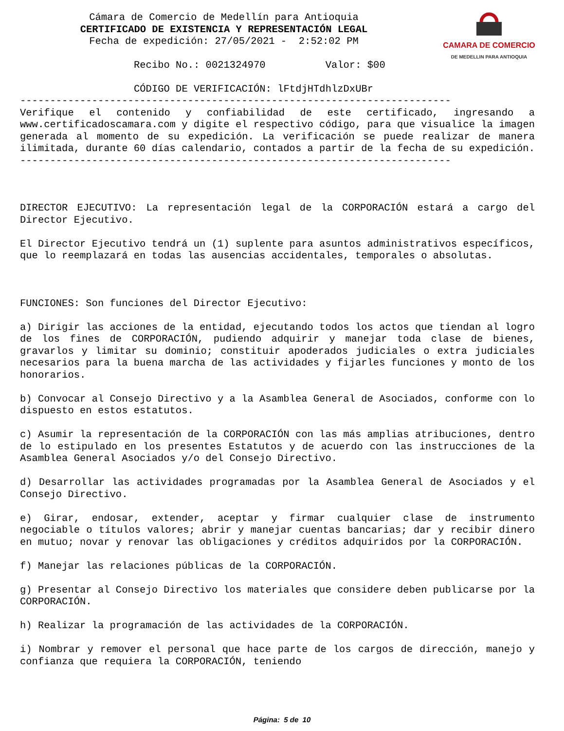Cámara de Comercio de Medellín para Antioquia
CERTIFICADO DE EXISTENCIA Y REPRESENTACIÓN LEGAL
Fecha de expedición: 27/05/2021 - 2:52:02 PM
CAMARA DE COMERCIO
DE MEDELLIN PARA ANTIOQUIA
Recibo No.: 0021324970 Valor: $00
CÓDIGO DE VERIFICACIÓN: lFtdjHTdhlzDxUBr
------------------------------------------------------------------------
Verifique el contenido y confiabilidad de este certificado, ingresando a www.certificadoscamara.com y digite el respectivo código, para que visualice la imagen generada al momento de su expedición. La verificación se puede realizar de manera ilimitada, durante 60 días calendario, contados a partir de la fecha de su expedición.
------------------------------------------------------------------------
DIRECTOR EJECUTIVO: La representación legal de la CORPORACIÓN estará a cargo del Director Ejecutivo.
El Director Ejecutivo tendrá un (1) suplente para asuntos administrativos específicos, que lo reemplazará en todas las ausencias accidentales, temporales o absolutas.
FUNCIONES: Son funciones del Director Ejecutivo:
a) Dirigir las acciones de la entidad, ejecutando todos los actos que tiendan al logro de los fines de CORPORACIÓN, pudiendo adquirir y manejar toda clase de bienes, gravarlos y limitar su dominio; constituir apoderados judiciales o extra judiciales necesarios para la buena marcha de las actividades y fijarles funciones y monto de los honorarios.
b) Convocar al Consejo Directivo y a la Asamblea General de Asociados, conforme con lo dispuesto en estos estatutos.
c) Asumir la representación de la CORPORACIÓN con las más amplias atribuciones, dentro de lo estipulado en los presentes Estatutos y de acuerdo con las instrucciones de la Asamblea General Asociados y/o del Consejo Directivo.
d) Desarrollar las actividades programadas por la Asamblea General de Asociados y el Consejo Directivo.
e) Girar, endosar, extender, aceptar y firmar cualquier clase de instrumento negociable o títulos valores; abrir y manejar cuentas bancarias; dar y recibir dinero en mutuo; novar y renovar las obligaciones y créditos adquiridos por la CORPORACIÓN.
f) Manejar las relaciones públicas de la CORPORACIÓN.
g) Presentar al Consejo Directivo los materiales que considere deben publicarse por la CORPORACIÓN.
h) Realizar la programación de las actividades de la CORPORACIÓN.
i) Nombrar y remover el personal que hace parte de los cargos de dirección, manejo y confianza que requiera la CORPORACIÓN, teniendo
Página: 5 de 10